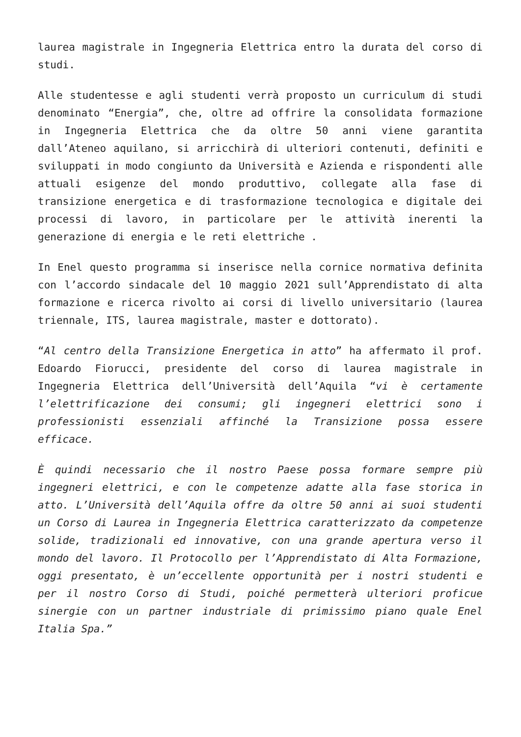laurea magistrale in Ingegneria Elettrica entro la durata del corso di studi.
Alle studentesse e agli studenti verrà proposto un curriculum di studi denominato “Energia”, che, oltre ad offrire la consolidata formazione in Ingegneria Elettrica che da oltre 50 anni viene garantita dall’Ateneo aquilano, si arricchirà di ulteriori contenuti, definiti e sviluppati in modo congiunto da Università e Azienda e rispondenti alle attuali esigenze del mondo produttivo, collegate alla fase di transizione energetica e di trasformazione tecnologica e digitale dei processi di lavoro, in particolare per le attività inerenti la generazione di energia e le reti elettriche .
In Enel questo programma si inserisce nella cornice normativa definita con l’accordo sindacale del 10 maggio 2021 sull’Apprendistato di alta formazione e ricerca rivolto ai corsi di livello universitario (laurea triennale, ITS, laurea magistrale, master e dottorato).
“Al centro della Transizione Energetica in atto” ha affermato il prof. Edoardo Fiorucci, presidente del corso di laurea magistrale in Ingegneria Elettrica dell’Università dell’Aquila “vi è certamente l’elettrificazione dei consumi; gli ingegneri elettrici sono i professionisti essenziali affinché la Transizione possa essere efficace.
È quindi necessario che il nostro Paese possa formare sempre più ingegneri elettrici, e con le competenze adatte alla fase storica in atto. L’Università dell’Aquila offre da oltre 50 anni ai suoi studenti un Corso di Laurea in Ingegneria Elettrica caratterizzato da competenze solide, tradizionali ed innovative, con una grande apertura verso il mondo del lavoro. Il Protocollo per l’Apprendistato di Alta Formazione, oggi presentato, è un’eccellente opportunità per i nostri studenti e per il nostro Corso di Studi, poiché permetterà ulteriori proficue sinergie con un partner industriale di primissimo piano quale Enel Italia Spa.”